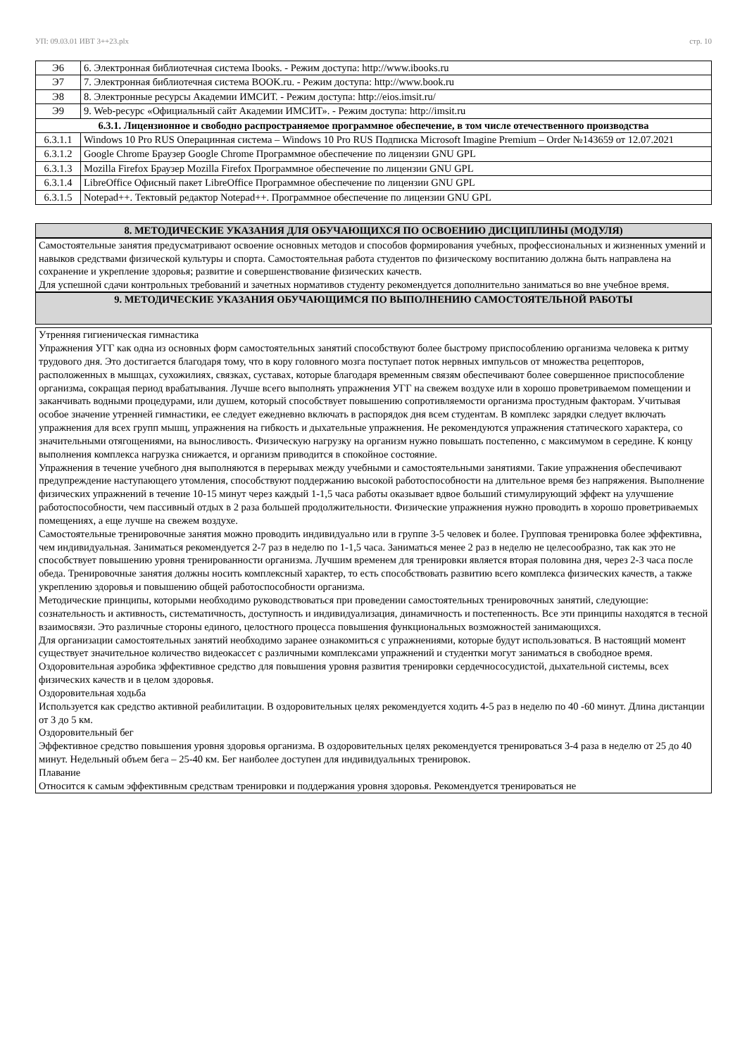УП: 09.03.01 ИВТ 3++23.plx стр. 10
| Э6 | 6. Электронная библиотечная система Ibooks. - Режим доступа: http://www.ibooks.ru |
| Э7 | 7. Электронная библиотечная система BOOK.ru. - Режим доступа: http://www.book.ru |
| Э8 | 8. Электронные ресурсы Академии ИМСИТ. - Режим доступа: http://eios.imsit.ru/ |
| Э9 | 9. Web-ресурс «Официальный сайт Академии ИМСИТ». - Режим доступа: http://imsit.ru |
| 6.3.1. Лицензионное и свободно распространяемое программное обеспечение, в том числе отечественного производства | |
| 6.3.1.1 | Windows 10 Pro RUS Операцинная система – Windows 10 Pro RUS Подписка Microsoft Imagine Premium – Order №143659 от 12.07.2021 |
| 6.3.1.2 | Google Chrome Браузер Google Chrome Программное обеспечение по лицензии GNU GPL |
| 6.3.1.3 | Mozilla Firefox Браузер Mozilla Firefox Программное обеспечение по лицензии GNU GPL |
| 6.3.1.4 | LibreOffice Офисный пакет LibreOffice Программное обеспечение по лицензии GNU GPL |
| 6.3.1.5 | Notepad++. Тектовый редактор Notepad++. Программное обеспечение по лицензии GNU GPL |
8. МЕТОДИЧЕСКИЕ УКАЗАНИЯ ДЛЯ ОБУЧАЮЩИХСЯ ПО ОСВОЕНИЮ ДИСЦИПЛИНЫ (МОДУЛЯ)
Самостоятельные занятия предусматривают освоение основных методов и способов формирования учебных, профессиональных и жизненных умений и навыков средствами физической культуры и спорта. Самостоятельная работа студентов по физическому воспитанию должна быть направлена на сохранение и укрепление здоровья; развитие и совершенствование физических качеств.
Для успешной сдачи контрольных требований и зачетных нормативов студенту рекомендуется дополнительно заниматься во вне учебное время.
9. МЕТОДИЧЕСКИЕ УКАЗАНИЯ ОБУЧАЮЩИМСЯ ПО ВЫПОЛНЕНИЮ САМОСТОЯТЕЛЬНОЙ РАБОТЫ
Утренняя гигиеническая гимнастика
Упражнения УГГ как одна из основных форм самостоятельных занятий способствуют более быстрому приспособлению организма человека к ритму трудового дня. Это достигается благодаря тому, что в кору головного мозга поступает поток нервных импульсов от множества рецепторов, расположенных в мышцах, сухожилиях, связках, суставах, которые благодаря временным связям обеспечивают более совершенное приспособление организма, сокращая период врабатывания. Лучше всего выполнять упражнения УГГ на свежем воздухе или в хорошо проветриваемом помещении и заканчивать водными процедурами, или душем, который способствует повышению сопротивляемости организма простудным факторам. Учитывая особое значение утренней гимнастики, ее следует ежедневно включать в распорядок дня всем студентам. В комплекс зарядки следует включать упражнения для всех групп мышц, упражнения на гибкость и дыхательные упражнения. Не рекомендуются упражнения статического характера, со значительными отягощениями, на выносливость. Физическую нагрузку на организм нужно повышать постепенно, с максимумом в середине. К концу выполнения комплекса нагрузка снижается, и организм приводится в спокойное состояние.
Упражнения в течение учебного дня выполняются в перерывах между учебными и самостоятельными занятиями. Такие упражнения обеспечивают предупреждение наступающего утомления, способствуют поддержанию высокой работоспособности на длительное время без напряжения. Выполнение физических упражнений в течение 10-15 минут через каждый 1-1,5 часа работы оказывает вдвое больший стимулирующий эффект на улучшение работоспособности, чем пассивный отдых в 2 раза большей продолжительности. Физические упражнения нужно проводить в хорошо проветриваемых помещениях, а еще лучше на свежем воздухе.
Самостоятельные тренировочные занятия можно проводить индивидуально или в группе 3-5 человек и более. Групповая тренировка более эффективна, чем индивидуальная. Заниматься рекомендуется 2-7 раз в неделю по 1-1,5 часа. Заниматься менее 2 раз в неделю не целесообразно, так как это не способствует повышению уровня тренированности организма. Лучшим временем для тренировки является вторая половина дня, через 2-3 часа после обеда. Тренировочные занятия должны носить комплексный характер, то есть способствовать развитию всего комплекса физических качеств, а также укреплению здоровья и повышению общей работоспособности организма.
Методические принципы, которыми необходимо руководствоваться при проведении самостоятельных тренировочных занятий, следующие: сознательность и активность, систематичность, доступность и индивидуализация, динамичность и постепенность. Все эти принципы находятся в тесной взаимосвязи. Это различные стороны единого, целостного процесса повышения функциональных возможностей занимающихся.
Для организации самостоятельных занятий необходимо заранее ознакомиться с упражнениями, которые будут использоваться. В настоящий момент существует значительное количество видеокассет с различными комплексами упражнений и студентки могут заниматься в свободное время. Оздоровительная аэробика эффективное средство для повышения уровня развития тренировки сердечнососудистой, дыхательной системы, всех физических качеств и в целом здоровья.
Оздоровительная ходьба
Используется как средство активной реабилитации. В оздоровительных целях рекомендуется ходить 4-5 раз в неделю по 40 -60 минут. Длина дистанции от 3 до 5 км.
Оздоровительный бег
Эффективное средство повышения уровня здоровья организма. В оздоровительных целях рекомендуется тренироваться 3-4 раза в неделю от 25 до 40 минут. Недельный объем бега – 25-40 км. Бег наиболее доступен для индивидуальных тренировок.
Плавание
Относится к самым эффективным средствам тренировки и поддержания уровня здоровья. Рекомендуется тренироваться не